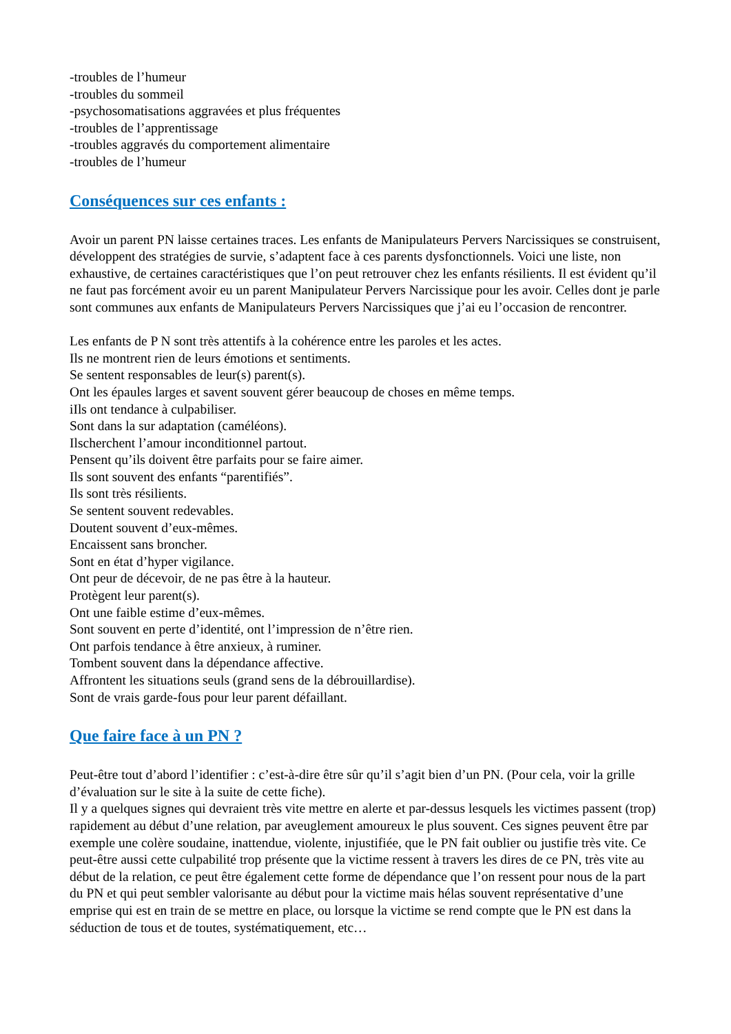-troubles de l’humeur
-troubles du sommeil
-psychosomatisations aggravées et plus fréquentes
-troubles de l’apprentissage
-troubles aggravés du comportement alimentaire
-troubles de l’humeur
Conséquences sur ces enfants :
Avoir un parent PN laisse certaines traces. Les enfants de Manipulateurs Pervers Narcissiques se construisent, développent des stratégies de survie, s’adaptent face à ces parents dysfonctionnels. Voici une liste, non exhaustive, de certaines caractéristiques que l’on peut retrouver chez les enfants résilients. Il est évident qu’il ne faut pas forcément avoir eu un parent Manipulateur Pervers Narcissique pour les avoir. Celles dont je parle sont communes aux enfants de Manipulateurs Pervers Narcissiques que j’ai eu l’occasion de rencontrer.
Les enfants de P N sont très attentifs à la cohérence entre les paroles et les actes.
Ils ne montrent rien de leurs émotions et sentiments.
Se sentent responsables de leur(s) parent(s).
Ont les épaules larges et savent souvent gérer beaucoup de choses en même temps.
iIls ont tendance à culpabiliser.
Sont dans la sur adaptation (caméléons).
Ilscherchent l’amour inconditionnel partout.
Pensent qu’ils doivent être parfaits pour se faire aimer.
Ils sont souvent des enfants “parentifiés”.
Ils sont très résilients.
Se sentent souvent redevables.
Doutent souvent d’eux-mêmes.
Encaissent sans broncher.
Sont en état d’hyper vigilance.
Ont peur de décevoir, de ne pas être à la hauteur.
Protègent leur parent(s).
Ont une faible estime d’eux-mêmes.
Sont souvent en perte d’identité, ont l’impression de n’être rien.
Ont parfois tendance à être anxieux, à ruminer.
Tombent souvent dans la dépendance affective.
Affrontent les situations seuls (grand sens de la débrouillardise).
Sont de vrais garde-fous pour leur parent défaillant.
Que faire face à un PN ?
Peut-être tout d’abord l’identifier : c’est-à-dire être sûr qu’il s’agit bien d’un PN. (Pour cela, voir la grille d’évaluation sur le site à la suite de cette fiche).
Il y a quelques signes qui devraient très vite mettre en alerte et par-dessus lesquels les victimes passent (trop) rapidement au début d’une relation, par aveuglement amoureux le plus souvent. Ces signes peuvent être par exemple une colère soudaine, inattendue, violente, injustifiée, que le PN fait oublier ou justifie très vite. Ce peut-être aussi cette culpabilité trop présente que la victime ressent à travers les dires de ce PN, très vite au début de la relation, ce peut être également cette forme de dépendance que l’on ressent pour nous de la part du PN et qui peut sembler valorisante au début pour la victime mais hélas souvent représentative d’une emprise qui est en train de se mettre en place, ou lorsque la victime se rend compte que le PN est dans la séduction de tous et de toutes, systématiquement, etc…